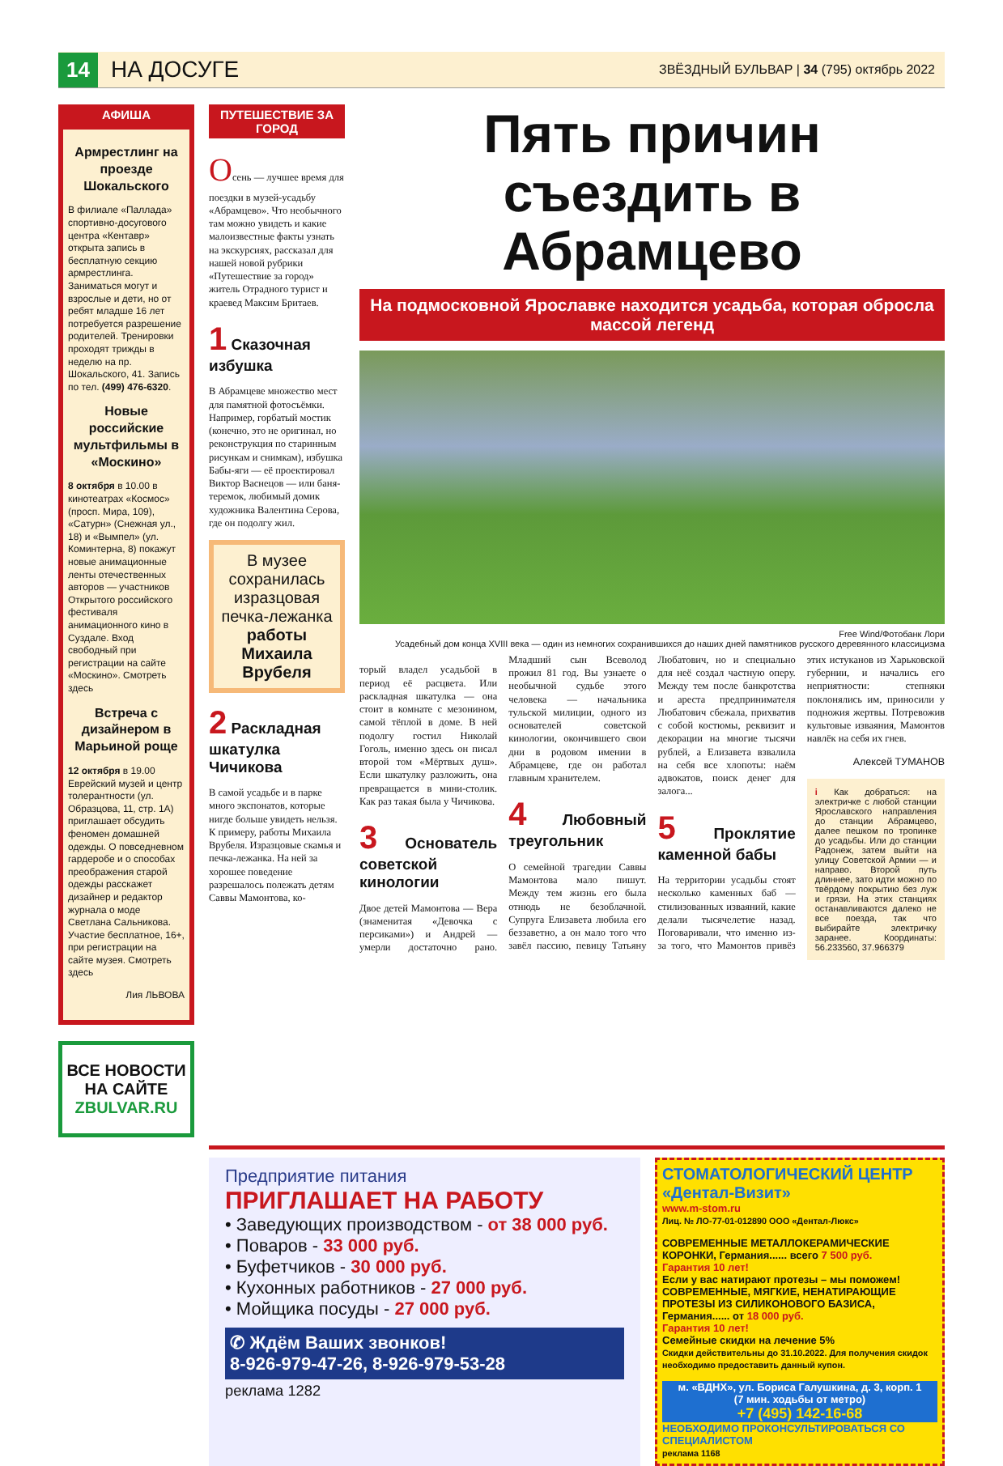14 НА ДОСУГЕ ЗВЁЗДНЫЙ БУЛЬВАР | 34 (795) октябрь 2022
АФИША
Армрестлинг на проезде Шокальского
В филиале «Паллада» спортивно-досугового центра «Кентавр» открыта запись в бесплатную секцию армрестлинга. Заниматься могут и взрослые и дети, но от ребят младше 16 лет потребуется разрешение родителей. Тренировки проходят трижды в неделю на пр. Шокальского, 41. Запись по тел. (499) 476-6320.
Новые российские мультфильмы в «Москино»
8 октября в 10.00 в кинотеатрах «Космос» (просп. Мира, 109), «Сатурн» (Снежная ул., 18) и «Вымпел» (ул. Коминтерна, 8) покажут новые анимационные ленты отечественных авторов — участников Открытого российского фестиваля анимационного кино в Суздале. Вход свободный при регистрации на сайте «Москино». Смотреть здесь
Встреча с дизайнером в Марьиной роще
12 октября в 19.00 Еврейский музей и центр толерантности (ул. Образцова, 11, стр. 1А) приглашает обсудить феномен домашней одежды. О повседневном гардеробе и о способах преображения старой одежды расскажет дизайнер и редактор журнала о моде Светлана Сальникова. Участие бесплатное, 16+, при регистрации на сайте музея. Смотреть здесь
Лия ЛЬВОВА
ВСЕ НОВОСТИ НА САЙТЕ ZBULVAR.RU
ПУТЕШЕСТВИЕ ЗА ГОРОД
Осень — лучшее время для поездки в музей-усадьбу «Абрамцево». Что необычного там можно увидеть и какие малоизвестные факты узнать на экскурсиях, рассказал для нашей новой рубрики «Путешествие за город» житель Отрадного турист и краевед Максим Бритаев.
1 Сказочная избушка
В Абрамцеве множество мест для памятной фотосъёмки. Например, горбатый мостик (конечно, это не оригинал, но реконструкция по старинным рисункам и снимкам), избушка Бабы-яги — её проектировал Виктор Васнецов — или баня-теремок, любимый домик художника Валентина Серова, где он подолгу жил.
В музее сохранилась изразцовая печка-лежанка работы Михаила Врубеля
2 Раскладная шкатулка Чичикова
В самой усадьбе и в парке много экспонатов, которые нигде больше увидеть нельзя. К примеру, работы Михаила Врубеля. Изразцовые скамья и печка-лежанка. На ней за хорошее поведение разрешалось полежать детям Саввы Мамонтова, ко-
Пять причин съездить в Абрамцево
На подмосковной Ярославке находится усадьба, которая обросла массой легенд
Free Wind/Фотобанк Лори
Усадебный дом конца XVIII века — один из немногих сохранившихся до наших дней памятников русского деревянного классицизма
торый владел усадьбой в период её расцвета. Или раскладная шкатулка — она стоит в комнате с мезонином, самой тёплой в доме. В ней подолгу гостил Николай Гоголь, именно здесь он писал второй том «Мёртвых душ». Если шкатулку разложить, она превращается в мини-столик. Как раз такая была у Чичикова.
3 Основатель советской кинологии
Двое детей Мамонтова — Вера (знаменитая «Девочка с персиками») и Андрей — умерли достаточно рано. Младший сын Всеволод прожил 81 год. Вы узнаете о необычной судьбе этого человека — начальника тульской милиции, одного из основателей советской кинологии, окончившего свои дни в родовом имении в Абрамцеве, где он работал главным хранителем.
4 Любовный треугольник
О семейной трагедии Саввы Мамонтова мало пишут. Между тем жизнь его была отнюдь не безоблачной. Супруга Елизавета любила его беззаветно, а он мало того что завёл пассию, певицу Татьяну Любатович, но и специально для неё создал частную оперу. Между тем после банкротства и ареста предпринимателя Любатович сбежала, прихватив с собой костюмы, реквизит и декорации на многие тысячи рублей, а Елизавета взвалила на себя все хлопоты: наём адвокатов, поиск денег для залога...
5 Проклятие каменной бабы
На территории усадьбы стоят несколько каменных баб — стилизованных изваяний, какие делали тысячелетие назад. Поговаривали, что именно из-за того, что Мамонтов привёз этих истуканов из Харьковской губернии, и начались его неприятности: степняки поклонялись им, приносили у подножия жертвы. Потревожив культовые изваяния, Мамонтов навлёк на себя их гнев.
Алексей ТУМАНОВ
i Как добраться: на электричке с любой станции Ярославского направления до станции Абрамцево, далее пешком по тропинке до усадьбы. Или до станции Радонеж, затем выйти на улицу Советской Армии — и направо. Второй путь длиннее, зато идти можно по твёрдому покрытию без луж и грязи. На этих станциях останавливаются далеко не все поезда, так что выбирайте электричку заранее. Координаты: 56.233560, 37.966379
Предприятие питания
ПРИГЛАШАЕТ НА РАБОТУ
• Заведующих производством - от 38 000 руб.
• Поваров - 33 000 руб.
• Буфетчиков - 30 000 руб.
• Кухонных работников - 27 000 руб.
• Мойщика посуды - 27 000 руб.
✆ Ждём Ваших звонков!
8-926-979-47-26, 8-926-979-53-28
реклама 1282
СТОМАТОЛОГИЧЕСКИЙ ЦЕНТР «Дентал-Визит»
www.m-stom.ru
Лиц. № ЛО-77-01-012890 ООО «Дентал-Люкс»
СОВРЕМЕННЫЕ МЕТАЛЛОКЕРАМИЧЕСКИЕ КОРОНКИ, Германия...... всего 7 500 руб.
Гарантия 10 лет!
Если у вас натирают протезы – мы поможем!
СОВРЕМЕННЫЕ, МЯГКИЕ, НЕНАТИРАЮЩИЕ ПРОТЕЗЫ ИЗ СИЛИКОНОВОГО БАЗИСА, Германия...... от 18 000 руб.
Гарантия 10 лет!
Семейные скидки на лечение 5%
Скидки действительны до 31.10.2022. Для получения скидок необходимо предоставить данный купон.
м. «ВДНХ», ул. Бориса Галушкина, д. 3, корп. 1
(7 мин. ходьбы от метро)
+7 (495) 142-16-68
НЕОБХОДИМО ПРОКОНСУЛЬТИРОВАТЬСЯ СО СПЕЦИАЛИСТОМ
реклама 1168